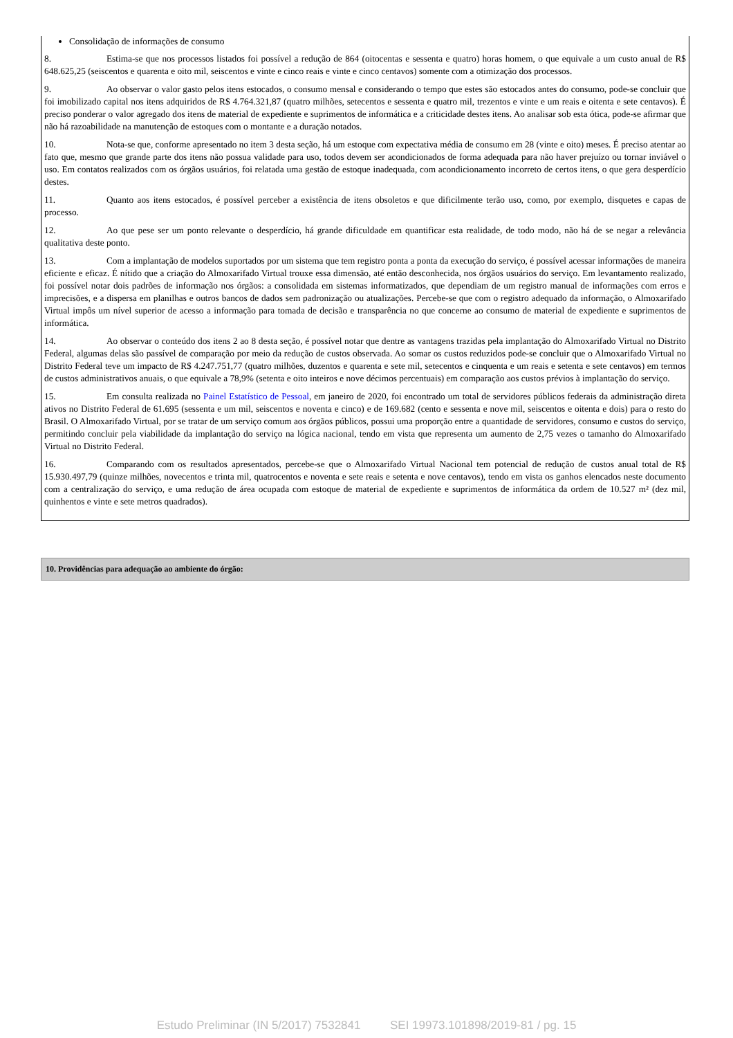Consolidação de informações de consumo
8. Estima-se que nos processos listados foi possível a redução de 864 (oitocentas e sessenta e quatro) horas homem, o que equivale a um custo anual de R$ 648.625,25 (seiscentos e quarenta e oito mil, seiscentos e vinte e cinco reais e vinte e cinco centavos) somente com a otimização dos processos.
9. Ao observar o valor gasto pelos itens estocados, o consumo mensal e considerando o tempo que estes são estocados antes do consumo, pode-se concluir que foi imobilizado capital nos itens adquiridos de R$ 4.764.321,87 (quatro milhões, setecentos e sessenta e quatro mil, trezentos e vinte e um reais e oitenta e sete centavos). É preciso ponderar o valor agregado dos itens de material de expediente e suprimentos de informática e a criticidade destes itens. Ao analisar sob esta ótica, pode-se afirmar que não há razoabilidade na manutenção de estoques com o montante e a duração notados.
10. Nota-se que, conforme apresentado no item 3 desta seção, há um estoque com expectativa média de consumo em 28 (vinte e oito) meses. É preciso atentar ao fato que, mesmo que grande parte dos itens não possua validade para uso, todos devem ser acondicionados de forma adequada para não haver prejuízo ou tornar inviável o uso. Em contatos realizados com os órgãos usuários, foi relatada uma gestão de estoque inadequada, com acondicionamento incorreto de certos itens, o que gera desperdício destes.
11. Quanto aos itens estocados, é possível perceber a existência de itens obsoletos e que dificilmente terão uso, como, por exemplo, disquetes e capas de processo.
12. Ao que pese ser um ponto relevante o desperdício, há grande dificuldade em quantificar esta realidade, de todo modo, não há de se negar a relevância qualitativa deste ponto.
13. Com a implantação de modelos suportados por um sistema que tem registro ponta a ponta da execução do serviço, é possível acessar informações de maneira eficiente e eficaz. É nítido que a criação do Almoxarifado Virtual trouxe essa dimensão, até então desconhecida, nos órgãos usuários do serviço. Em levantamento realizado, foi possível notar dois padrões de informação nos órgãos: a consolidada em sistemas informatizados, que dependiam de um registro manual de informações com erros e imprecisões, e a dispersa em planilhas e outros bancos de dados sem padronização ou atualizações. Percebe-se que com o registro adequado da informação, o Almoxarifado Virtual impôs um nível superior de acesso a informação para tomada de decisão e transparência no que concerne ao consumo de material de expediente e suprimentos de informática.
14. Ao observar o conteúdo dos itens 2 ao 8 desta seção, é possível notar que dentre as vantagens trazidas pela implantação do Almoxarifado Virtual no Distrito Federal, algumas delas são passível de comparação por meio da redução de custos observada. Ao somar os custos reduzidos pode-se concluir que o Almoxarifado Virtual no Distrito Federal teve um impacto de R$ 4.247.751,77 (quatro milhões, duzentos e quarenta e sete mil, setecentos e cinquenta e um reais e setenta e sete centavos) em termos de custos administrativos anuais, o que equivale a 78,9% (setenta e oito inteiros e nove décimos percentuais) em comparação aos custos prévios à implantação do serviço.
15. Em consulta realizada no Painel Estatístico de Pessoal, em janeiro de 2020, foi encontrado um total de servidores públicos federais da administração direta ativos no Distrito Federal de 61.695 (sessenta e um mil, seiscentos e noventa e cinco) e de 169.682 (cento e sessenta e nove mil, seiscentos e oitenta e dois) para o resto do Brasil. O Almoxarifado Virtual, por se tratar de um serviço comum aos órgãos públicos, possui uma proporção entre a quantidade de servidores, consumo e custos do serviço, permitindo concluir pela viabilidade da implantação do serviço na lógica nacional, tendo em vista que representa um aumento de 2,75 vezes o tamanho do Almoxarifado Virtual no Distrito Federal.
16. Comparando com os resultados apresentados, percebe-se que o Almoxarifado Virtual Nacional tem potencial de redução de custos anual total de R$ 15.930.497,79 (quinze milhões, novecentos e trinta mil, quatrocentos e noventa e sete reais e setenta e nove centavos), tendo em vista os ganhos elencados neste documento com a centralização do serviço, e uma redução de área ocupada com estoque de material de expediente e suprimentos de informática da ordem de 10.527 m² (dez mil, quinhentos e vinte e sete metros quadrados).
10. Providências para adequação ao ambiente do órgão:
Estudo Preliminar (IN 5/2017) 7532841 SEI 19973.101898/2019-81 / pg. 15